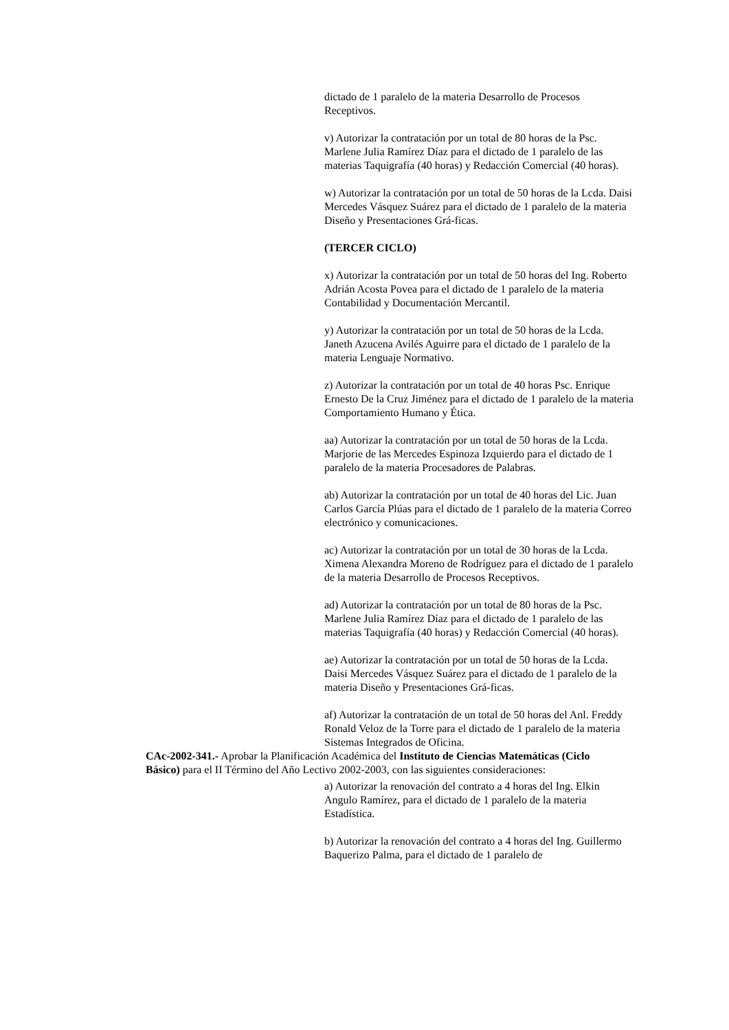dictado de 1 paralelo de la materia Desarrollo de Procesos Receptivos.
v) Autorizar la contratación por un total de 80 horas de la Psc. Marlene Julia Ramírez Díaz para el dictado de 1 paralelo de las materias Taquigrafía (40 horas) y Redacción Comercial (40 horas).
w) Autorizar la contratación por un total de 50 horas de la Lcda. Daisi Mercedes Vásquez Suárez para el dictado de 1 paralelo de la materia Diseño y Presentaciones Grá-ficas.
(TERCER CICLO)
x) Autorizar la contratación por un total de 50 horas del Ing. Roberto Adrián Acosta Povea para el dictado de 1 paralelo de la materia Contabilidad y Documentación Mercantil.
y) Autorizar la contratación por un total de 50 horas de la Lcda. Janeth Azucena Avilés Aguirre para el dictado de 1 paralelo de la materia Lenguaje Normativo.
z) Autorizar la contratación por un total de 40 horas Psc. Enrique Ernesto De la Cruz Jiménez para el dictado de 1 paralelo de la materia Comportamiento Humano y Ética.
aa) Autorizar la contratación por un total de 50 horas de la Lcda. Marjorie de las Mercedes Espinoza Izquierdo para el dictado de 1 paralelo de la materia Procesadores de Palabras.
ab) Autorizar la contratación por un total de 40 horas del Lic. Juan Carlos García Plúas para el dictado de 1 paralelo de la materia Correo electrónico y comunicaciones.
ac) Autorizar la contratación por un total de 30 horas de la Lcda. Ximena Alexandra Moreno de Rodríguez para el dictado de 1 paralelo de la materia Desarrollo de Procesos Receptivos.
ad) Autorizar la contratación por un total de 80 horas de la Psc. Marlene Julia Ramírez Díaz para el dictado de 1 paralelo de las materias Taquigrafía (40 horas) y Redacción Comercial (40 horas).
ae) Autorizar la contratación por un total de 50 horas de la Lcda. Daisi Mercedes Vásquez Suárez para el dictado de 1 paralelo de la materia Diseño y Presentaciones Grá-ficas.
af) Autorizar la contratación de un total de 50 horas del Anl. Freddy Ronald Veloz de la Torre para el dictado de 1 paralelo de la materia Sistemas Integrados de Oficina.
CAc-2002-341.- Aprobar la Planificación Académica del Instituto de Ciencias Matemáticas (Ciclo Básico) para el II Término del Año Lectivo 2002-2003, con las siguientes consideraciones:
a) Autorizar la renovación del contrato a 4 horas del Ing. Elkin Angulo Ramírez, para el dictado de 1 paralelo de la materia Estadística.
b) Autorizar la renovación del contrato a 4 horas del Ing. Guillermo Baquerizo Palma, para el dictado de 1 paralelo de